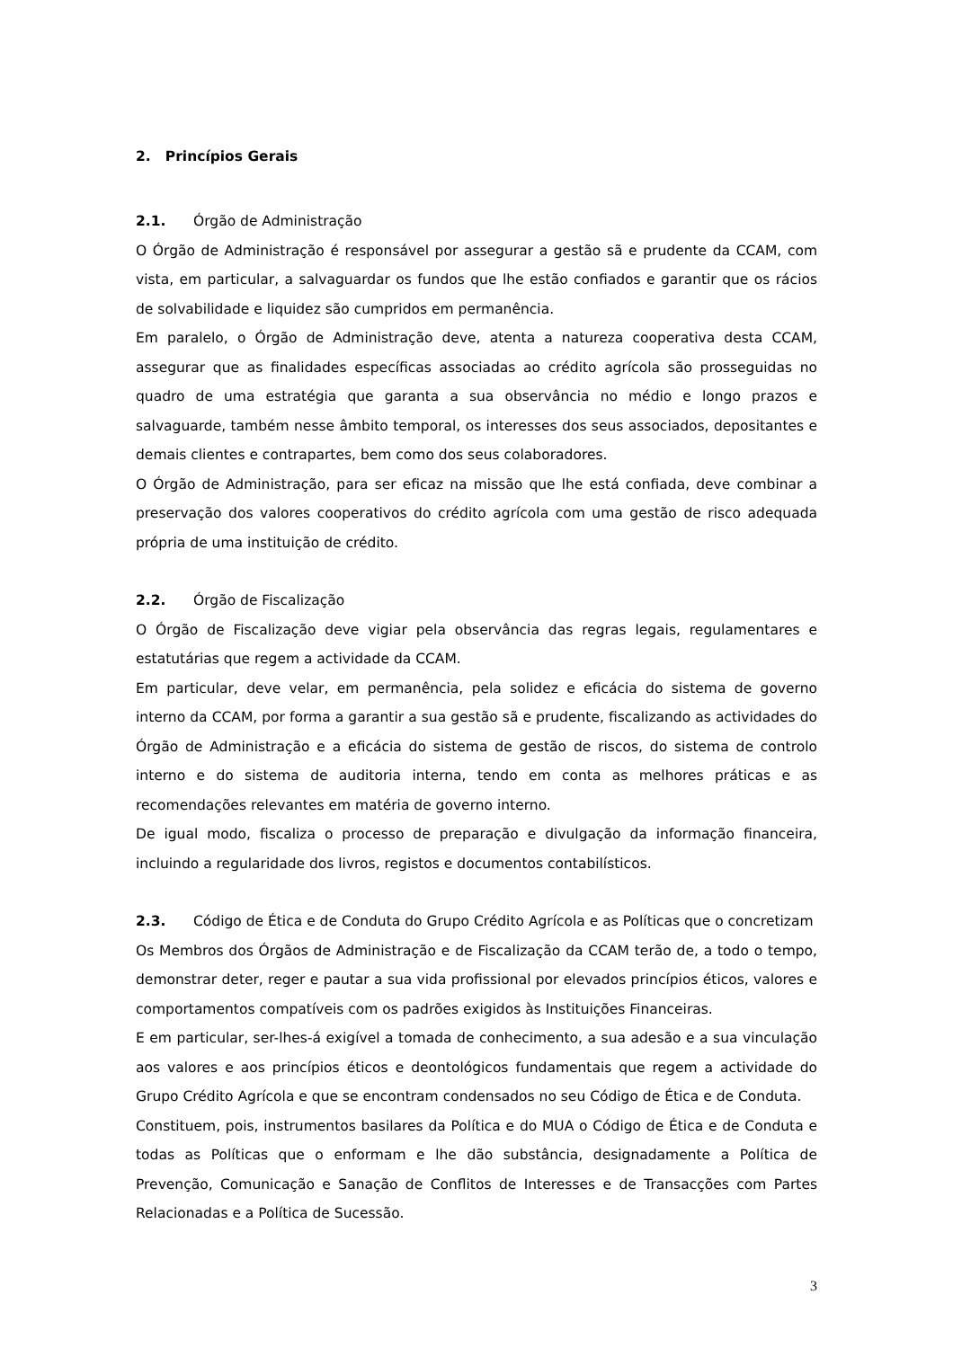2. Princípios Gerais
2.1. Órgão de Administração
O Órgão de Administração é responsável por assegurar a gestão sã e prudente da CCAM, com vista, em particular, a salvaguardar os fundos que lhe estão confiados e garantir que os rácios de solvabilidade e liquidez são cumpridos em permanência.
Em paralelo, o Órgão de Administração deve, atenta a natureza cooperativa desta CCAM, assegurar que as finalidades específicas associadas ao crédito agrícola são prosseguidas no quadro de uma estratégia que garanta a sua observância no médio e longo prazos e salvaguarde, também nesse âmbito temporal, os interesses dos seus associados, depositantes e demais clientes e contrapartes, bem como dos seus colaboradores.
O Órgão de Administração, para ser eficaz na missão que lhe está confiada, deve combinar a preservação dos valores cooperativos do crédito agrícola com uma gestão de risco adequada própria de uma instituição de crédito.
2.2. Órgão de Fiscalização
O Órgão de Fiscalização deve vigiar pela observância das regras legais, regulamentares e estatutárias que regem a actividade da CCAM.
Em particular, deve velar, em permanência, pela solidez e eficácia do sistema de governo interno da CCAM, por forma a garantir a sua gestão sã e prudente, fiscalizando as actividades do Órgão de Administração e a eficácia do sistema de gestão de riscos, do sistema de controlo interno e do sistema de auditoria interna, tendo em conta as melhores práticas e as recomendações relevantes em matéria de governo interno.
De igual modo, fiscaliza o processo de preparação e divulgação da informação financeira, incluindo a regularidade dos livros, registos e documentos contabilísticos.
2.3. Código de Ética e de Conduta do Grupo Crédito Agrícola e as Políticas que o concretizam
Os Membros dos Órgãos de Administração e de Fiscalização da CCAM terão de, a todo o tempo, demonstrar deter, reger e pautar a sua vida profissional por elevados princípios éticos, valores e comportamentos compatíveis com os padrões exigidos às Instituições Financeiras.
E em particular, ser-lhes-á exigível a tomada de conhecimento, a sua adesão e a sua vinculação aos valores e aos princípios éticos e deontológicos fundamentais que regem a actividade do Grupo Crédito Agrícola e que se encontram condensados no seu Código de Ética e de Conduta.
Constituem, pois, instrumentos basilares da Política e do MUA o Código de Ética e de Conduta e todas as Políticas que o enformam e lhe dão substância, designadamente a Política de Prevenção, Comunicação e Sanação de Conflitos de Interesses e de Transacções com Partes Relacionadas e a Política de Sucessão.
3